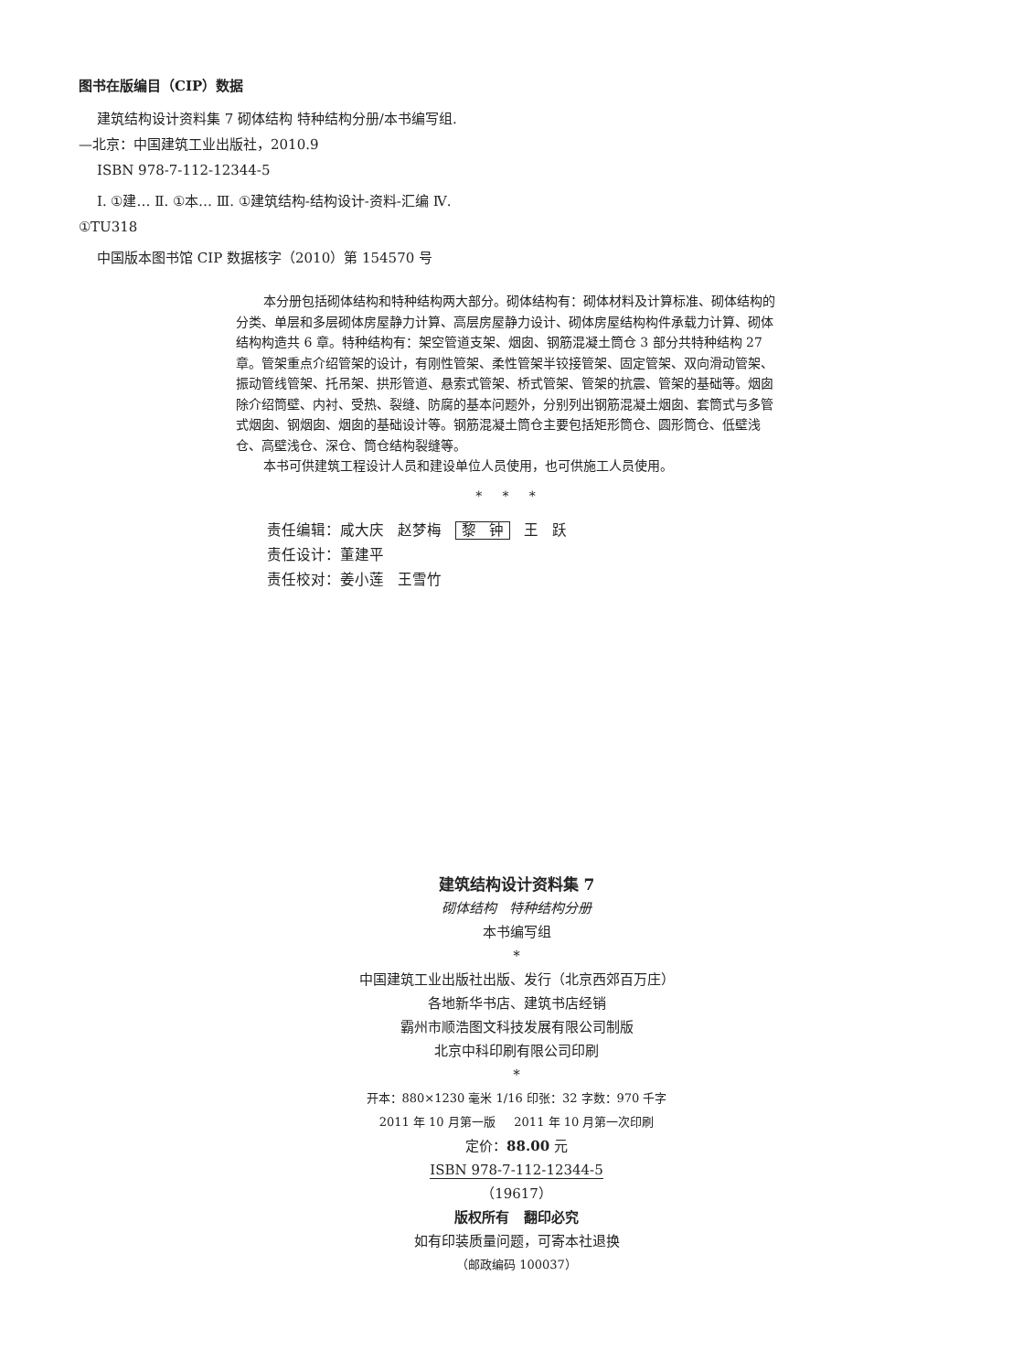图书在版编目（CIP）数据
建筑结构设计资料集 7 砌体结构 特种结构分册/本书编写组. —北京：中国建筑工业出版社，2010.9
ISBN 978-7-112-12344-5
Ⅰ. ①建… Ⅱ. ①本… Ⅲ. ①建筑结构-结构设计-资料-汇编 Ⅳ. ①TU318
中国版本图书馆 CIP 数据核字（2010）第 154570 号
本分册包括砌体结构和特种结构两大部分。砌体结构有：砌体材料及计算标准、砌体结构的分类、单层和多层砌体房屋静力计算、高层房屋静力设计、砌体房屋结构构件承载力计算、砌体结构构造共 6 章。特种结构有：架空管道支架、烟囱、钢筋混凝土筒仓 3 部分共特种结构 27 章。管架重点介绍管架的设计，有刚性管架、柔性管架半铰接管架、固定管架、双向滑动管架、振动管线管架、托吊架、拱形管道、悬索式管架、桥式管架、管架的抗震、管架的基础等。烟囱除介绍筒壁、内衬、受热、裂缝、防腐的基本问题外，分别列出钢筋混凝土烟囱、套筒式与多管式烟囱、钢烟囱、烟囱的基础设计等。钢筋混凝土筒仓主要包括矩形筒仓、圆形筒仓、低壁浅仓、高壁浅仓、深仓、筒仓结构裂缝等。
本书可供建筑工程设计人员和建设单位人员使用，也可供施工人员使用。
* * *
责任编辑：咸大庆 赵梦梅 黎 钟 王 跃
责任设计：董建平
责任校对：姜小莲 王雪竹
建筑结构设计资料集 7
砌体结构 特种结构分册
本书编写组
*
中国建筑工业出版社出版、发行（北京西郊百万庄）
各地新华书店、建筑书店经销
霸州市顺浩图文科技发展有限公司制版
北京中科印刷有限公司印刷
*
开本：880×1230 毫米 1/16 印张：32 字数：970 千字
2011 年 10 月第一版 2011 年 10 月第一次印刷
定价：88.00 元
ISBN 978-7-112-12344-5
（19617）
版权所有 翻印必究
如有印装质量问题，可寄本社退换
（邮政编码 100037）